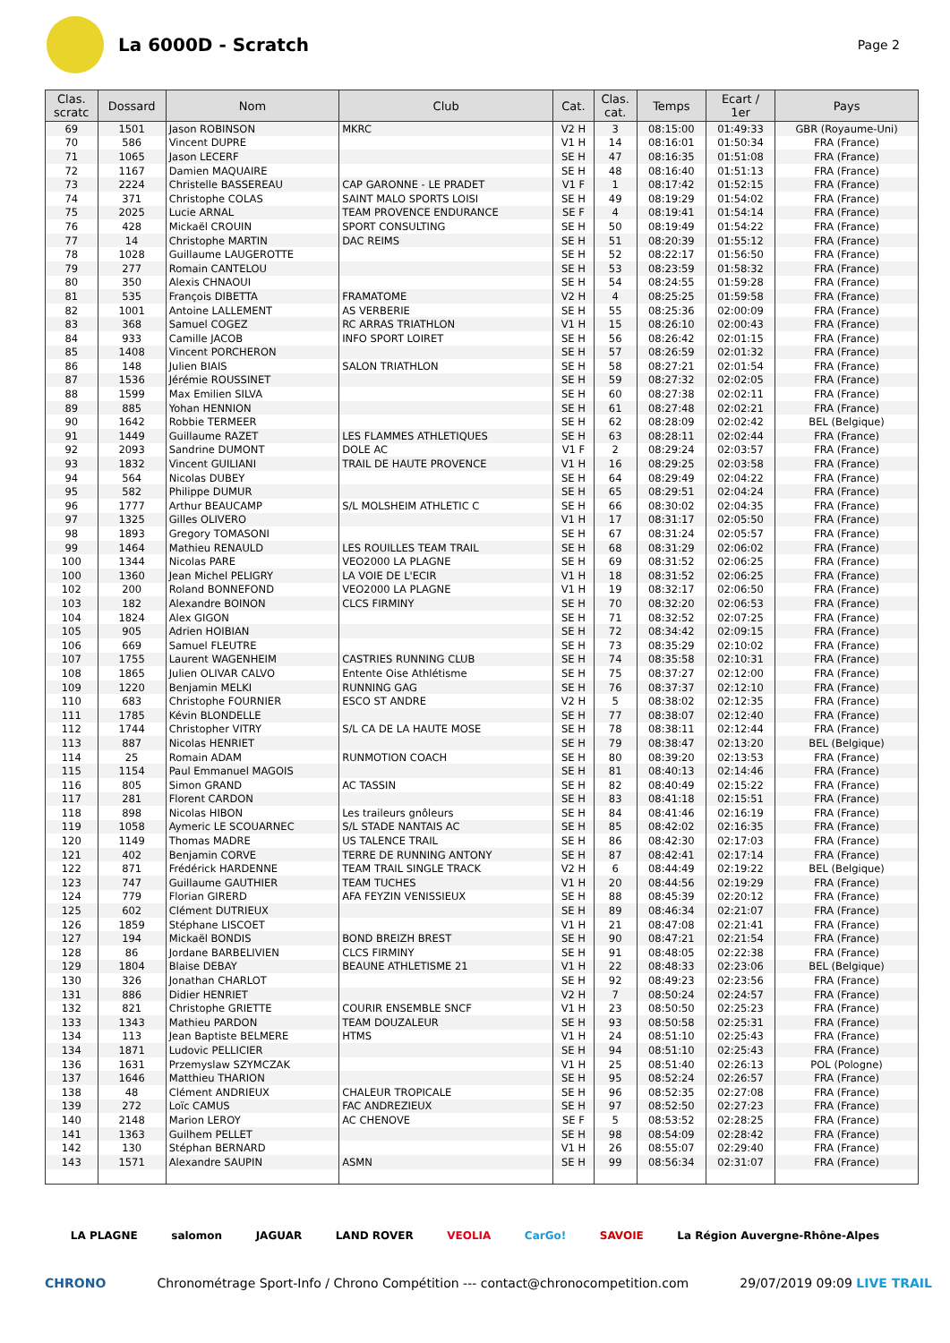La 6000D - Scratch
Page 2
| Clas. scratc | Dossard | Nom | Club | Cat. | Clas. cat. | Temps | Ecart / 1er | Pays |
| --- | --- | --- | --- | --- | --- | --- | --- | --- |
| 69 | 1501 | Jason ROBINSON | MKRC | V2 H | 3 | 08:15:00 | 01:49:33 | GBR (Royaume-Uni) |
| 70 | 586 | Vincent DUPRE | | V1 H | 14 | 08:16:01 | 01:50:34 | FRA (France) |
| 71 | 1065 | Jason LECERF | | SE H | 47 | 08:16:35 | 01:51:08 | FRA (France) |
| 72 | 1167 | Damien MAQUAIRE | | SE H | 48 | 08:16:40 | 01:51:13 | FRA (France) |
| 73 | 2224 | Christelle BASSEREAU | CAP GARONNE - LE PRADET | V1 F | 1 | 08:17:42 | 01:52:15 | FRA (France) |
| 74 | 371 | Christophe COLAS | SAINT MALO SPORTS LOISI | SE H | 49 | 08:19:29 | 01:54:02 | FRA (France) |
| 75 | 2025 | Lucie ARNAL | TEAM PROVENCE ENDURANCE | SE F | 4 | 08:19:41 | 01:54:14 | FRA (France) |
| 76 | 428 | Mickaël CROUIN | SPORT CONSULTING | SE H | 50 | 08:19:49 | 01:54:22 | FRA (France) |
| 77 | 14 | Christophe MARTIN | DAC REIMS | SE H | 51 | 08:20:39 | 01:55:12 | FRA (France) |
| 78 | 1028 | Guillaume LAUGEROTTE | | SE H | 52 | 08:22:17 | 01:56:50 | FRA (France) |
| 79 | 277 | Romain CANTELOU | | SE H | 53 | 08:23:59 | 01:58:32 | FRA (France) |
| 80 | 350 | Alexis CHNAOUI | | SE H | 54 | 08:24:55 | 01:59:28 | FRA (France) |
| 81 | 535 | François DIBETTA | FRAMATOME | V2 H | 4 | 08:25:25 | 01:59:58 | FRA (France) |
| 82 | 1001 | Antoine LALLEMENT | AS VERBERIE | SE H | 55 | 08:25:36 | 02:00:09 | FRA (France) |
| 83 | 368 | Samuel COGEZ | RC ARRAS TRIATHLON | V1 H | 15 | 08:26:10 | 02:00:43 | FRA (France) |
| 84 | 933 | Camille JACOB | INFO SPORT LOIRET | SE H | 56 | 08:26:42 | 02:01:15 | FRA (France) |
| 85 | 1408 | Vincent PORCHERON | | SE H | 57 | 08:26:59 | 02:01:32 | FRA (France) |
| 86 | 148 | Julien BIAIS | SALON TRIATHLON | SE H | 58 | 08:27:21 | 02:01:54 | FRA (France) |
| 87 | 1536 | Jérémie ROUSSINET | | SE H | 59 | 08:27:32 | 02:02:05 | FRA (France) |
| 88 | 1599 | Max Emilien SILVA | | SE H | 60 | 08:27:38 | 02:02:11 | FRA (France) |
| 89 | 885 | Yohan HENNION | | SE H | 61 | 08:27:48 | 02:02:21 | FRA (France) |
| 90 | 1642 | Robbie TERMEER | | SE H | 62 | 08:28:09 | 02:02:42 | BEL (Belgique) |
| 91 | 1449 | Guillaume RAZET | LES FLAMMES ATHLETIQUES | SE H | 63 | 08:28:11 | 02:02:44 | FRA (France) |
| 92 | 2093 | Sandrine DUMONT | DOLE AC | V1 F | 2 | 08:29:24 | 02:03:57 | FRA (France) |
| 93 | 1832 | Vincent GUILIANI | TRAIL DE HAUTE PROVENCE | V1 H | 16 | 08:29:25 | 02:03:58 | FRA (France) |
| 94 | 564 | Nicolas DUBEY | | SE H | 64 | 08:29:49 | 02:04:22 | FRA (France) |
| 95 | 582 | Philippe DUMUR | | SE H | 65 | 08:29:51 | 02:04:24 | FRA (France) |
| 96 | 1777 | Arthur BEAUCAMP | S/L MOLSHEIM ATHLETIC C | SE H | 66 | 08:30:02 | 02:04:35 | FRA (France) |
| 97 | 1325 | Gilles OLIVERO | | V1 H | 17 | 08:31:17 | 02:05:50 | FRA (France) |
| 98 | 1893 | Gregory TOMASONI | | SE H | 67 | 08:31:24 | 02:05:57 | FRA (France) |
| 99 | 1464 | Mathieu RENAULD | LES ROUILLES TEAM TRAIL | SE H | 68 | 08:31:29 | 02:06:02 | FRA (France) |
| 100 | 1344 | Nicolas PARE | VEO2000 LA PLAGNE | SE H | 69 | 08:31:52 | 02:06:25 | FRA (France) |
| 100 | 1360 | Jean Michel PELIGRY | LA VOIE DE L'ECIR | V1 H | 18 | 08:31:52 | 02:06:25 | FRA (France) |
| 102 | 200 | Roland BONNEFOND | VEO2000 LA PLAGNE | V1 H | 19 | 08:32:17 | 02:06:50 | FRA (France) |
| 103 | 182 | Alexandre BOINON | CLCS FIRMINY | SE H | 70 | 08:32:20 | 02:06:53 | FRA (France) |
| 104 | 1824 | Alex GIGON | | SE H | 71 | 08:32:52 | 02:07:25 | FRA (France) |
| 105 | 905 | Adrien HOIBIAN | | SE H | 72 | 08:34:42 | 02:09:15 | FRA (France) |
| 106 | 669 | Samuel FLEUTRE | | SE H | 73 | 08:35:29 | 02:10:02 | FRA (France) |
| 107 | 1755 | Laurent WAGENHEIM | CASTRIES RUNNING CLUB | SE H | 74 | 08:35:58 | 02:10:31 | FRA (France) |
| 108 | 1865 | Julien OLIVAR CALVO | Entente Oise Athlétisme | SE H | 75 | 08:37:27 | 02:12:00 | FRA (France) |
| 109 | 1220 | Benjamin MELKI | RUNNING GAG | SE H | 76 | 08:37:37 | 02:12:10 | FRA (France) |
| 110 | 683 | Christophe FOURNIER | ESCO ST ANDRE | V2 H | 5 | 08:38:02 | 02:12:35 | FRA (France) |
| 111 | 1785 | Kévin BLONDELLE | | SE H | 77 | 08:38:07 | 02:12:40 | FRA (France) |
| 112 | 1744 | Christopher VITRY | S/L CA DE LA HAUTE MOSE | SE H | 78 | 08:38:11 | 02:12:44 | FRA (France) |
| 113 | 887 | Nicolas HENRIET | | SE H | 79 | 08:38:47 | 02:13:20 | BEL (Belgique) |
| 114 | 25 | Romain ADAM | RUNMOTION COACH | SE H | 80 | 08:39:20 | 02:13:53 | FRA (France) |
| 115 | 1154 | Paul Emmanuel MAGOIS | | SE H | 81 | 08:40:13 | 02:14:46 | FRA (France) |
| 116 | 805 | Simon GRAND | AC TASSIN | SE H | 82 | 08:40:49 | 02:15:22 | FRA (France) |
| 117 | 281 | Florent CARDON | | SE H | 83 | 08:41:18 | 02:15:51 | FRA (France) |
| 118 | 898 | Nicolas HIBON | Les traileurs gnôleurs | SE H | 84 | 08:41:46 | 02:16:19 | FRA (France) |
| 119 | 1058 | Aymeric LE SCOUARNEC | S/L STADE NANTAIS AC | SE H | 85 | 08:42:02 | 02:16:35 | FRA (France) |
| 120 | 1149 | Thomas MADRE | US TALENCE TRAIL | SE H | 86 | 08:42:30 | 02:17:03 | FRA (France) |
| 121 | 402 | Benjamin CORVE | TERRE DE RUNNING ANTONY | SE H | 87 | 08:42:41 | 02:17:14 | FRA (France) |
| 122 | 871 | Frédérick HARDENNE | TEAM TRAIL SINGLE TRACK | V2 H | 6 | 08:44:49 | 02:19:22 | BEL (Belgique) |
| 123 | 747 | Guillaume GAUTHIER | TEAM TUCHES | V1 H | 20 | 08:44:56 | 02:19:29 | FRA (France) |
| 124 | 779 | Florian GIRERD | AFA FEYZIN VENISSIEUX | SE H | 88 | 08:45:39 | 02:20:12 | FRA (France) |
| 125 | 602 | Clément DUTRIEUX | | SE H | 89 | 08:46:34 | 02:21:07 | FRA (France) |
| 126 | 1859 | Stéphane LISCOET | | V1 H | 21 | 08:47:08 | 02:21:41 | FRA (France) |
| 127 | 194 | Mickaël BONDIS | BOND BREIZH BREST | SE H | 90 | 08:47:21 | 02:21:54 | FRA (France) |
| 128 | 86 | Jordane BARBELIVIEN | CLCS FIRMINY | SE H | 91 | 08:48:05 | 02:22:38 | FRA (France) |
| 129 | 1804 | Blaise DEBAY | BEAUNE ATHLETISME 21 | V1 H | 22 | 08:48:33 | 02:23:06 | BEL (Belgique) |
| 130 | 326 | Jonathan CHARLOT | | SE H | 92 | 08:49:23 | 02:23:56 | FRA (France) |
| 131 | 886 | Didier HENRIET | | V2 H | 7 | 08:50:24 | 02:24:57 | FRA (France) |
| 132 | 821 | Christophe GRIETTE | COURIR ENSEMBLE SNCF | V1 H | 23 | 08:50:50 | 02:25:23 | FRA (France) |
| 133 | 1343 | Mathieu PARDON | TEAM DOUZALEUR | SE H | 93 | 08:50:58 | 02:25:31 | FRA (France) |
| 134 | 113 | Jean Baptiste BELMERE | HTMS | V1 H | 24 | 08:51:10 | 02:25:43 | FRA (France) |
| 134 | 1871 | Ludovic PELLICIER | | SE H | 94 | 08:51:10 | 02:25:43 | FRA (France) |
| 136 | 1631 | Przemyslaw SZYMCZAK | | V1 H | 25 | 08:51:40 | 02:26:13 | POL (Pologne) |
| 137 | 1646 | Matthieu THARION | | SE H | 95 | 08:52:24 | 02:26:57 | FRA (France) |
| 138 | 48 | Clément ANDRIEUX | CHALEUR TROPICALE | SE H | 96 | 08:52:35 | 02:27:08 | FRA (France) |
| 139 | 272 | Loïc CAMUS | FAC ANDREZIEUX | SE H | 97 | 08:52:50 | 02:27:23 | FRA (France) |
| 140 | 2148 | Marion LEROY | AC CHENOVE | SE F | 5 | 08:53:52 | 02:28:25 | FRA (France) |
| 141 | 1363 | Guilhem PELLET | | SE H | 98 | 08:54:09 | 02:28:42 | FRA (France) |
| 142 | 130 | Stéphan BERNARD | | V1 H | 26 | 08:55:07 | 02:29:40 | FRA (France) |
| 143 | 1571 | Alexandre SAUPIN | ASMN | SE H | 99 | 08:56:34 | 02:31:07 | FRA (France) |
LA PLAGNE salomon JAGUAR LAND ROVER VEOLIA CarGo! SAVOIE La Région Auvergne-Rhône-Alpes
CHRONO Chronométrage Sport-Info / Chrono Compétition --- contact@chronocompetition.com 29/07/2019 09:09 LIVE TRAIL